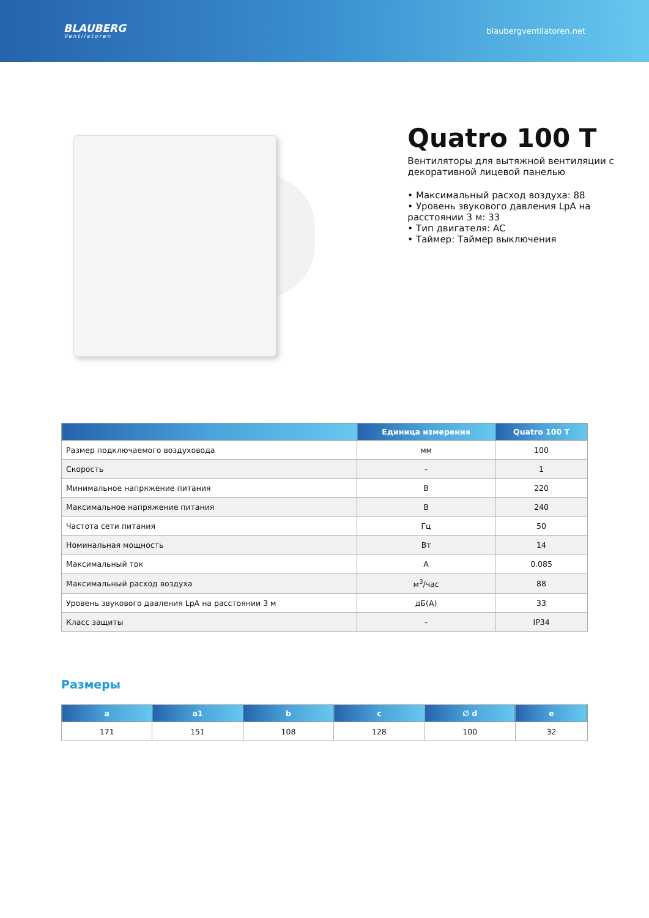BLAUBERG
Ventilatoren
blaubergventilatoren.net
Quatro 100 T
Вентиляторы для вытяжной вентиляции с декоративной лицевой панелью
• Максимальный расход воздуха: 88
• Уровень звукового давления LpA на расстоянии 3 м: 33
• Тип двигателя: AC
• Таймер: Таймер выключения
| | Единица измерения | Quatro 100 T |
| --- | --- | --- |
| Размер подключаемого воздуховода | мм | 100 |
| Скорость | - | 1 |
| Минимальное напряжение питания | В | 220 |
| Максимальное напряжение питания | В | 240 |
| Частота сети питания | Гц | 50 |
| Номинальная мощность | Вт | 14 |
| Максимальный ток | А | 0.085 |
| Максимальный расход воздуха | м<sup>3</sup>/час | 88 |
| Уровень звукового давления LpA на расстоянии 3 м | дБ(А) | 33 |
| Класс защиты | - | IP34 |
Размеры
| a | a1 | b | c | ∅ d | e |
| --- | --- | --- | --- | --- | --- |
| 171 | 151 | 108 | 128 | 100 | 32 |